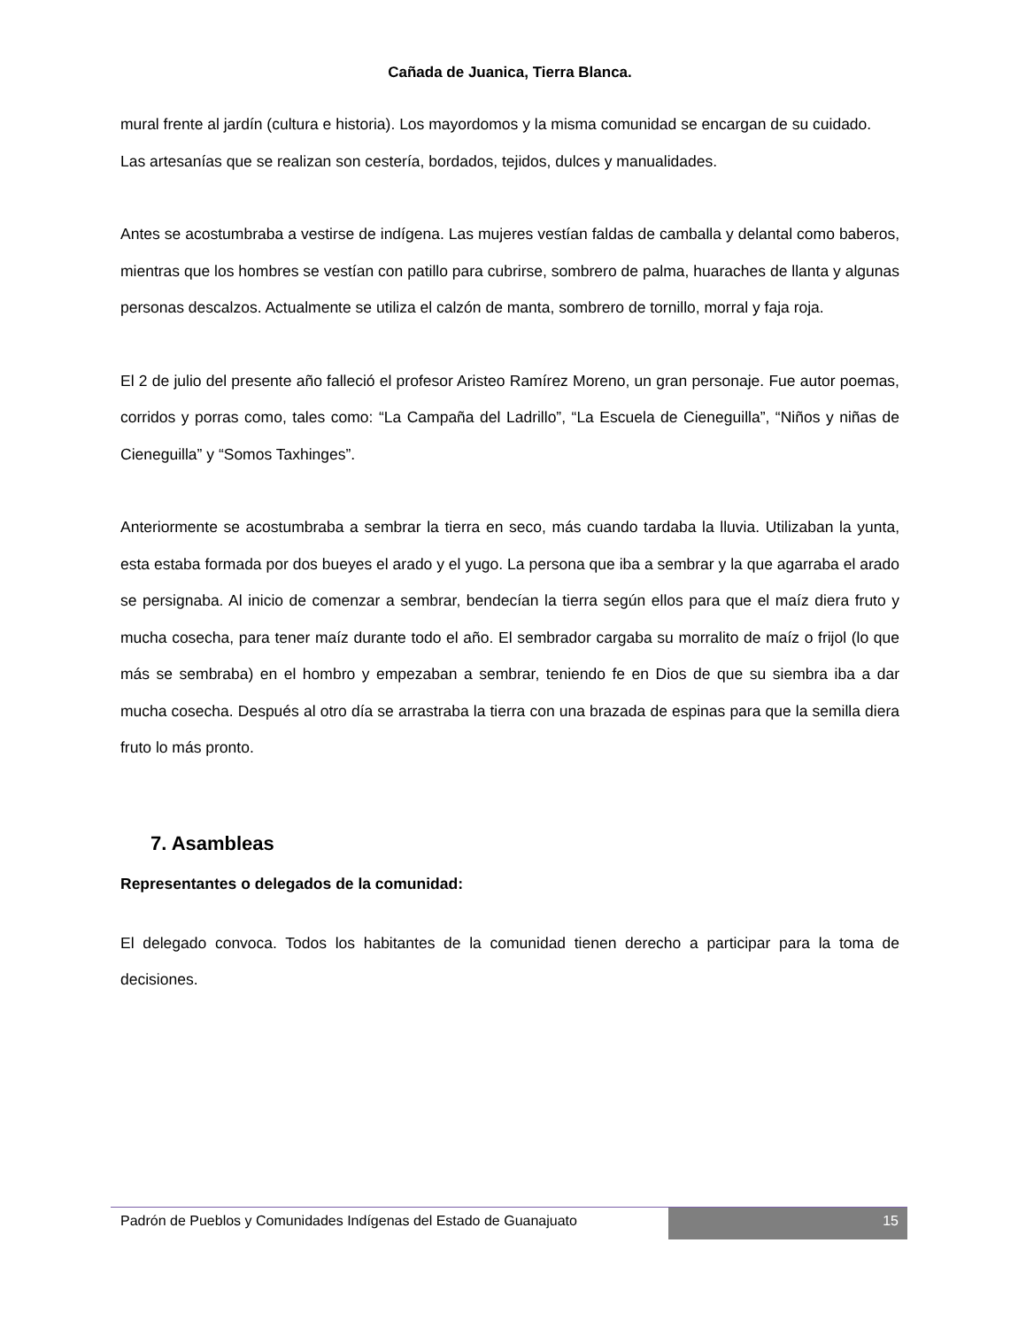Cañada de Juanica, Tierra Blanca.
mural frente al jardín (cultura e historia). Los mayordomos y la misma comunidad se encargan de su cuidado.
Las artesanías que se realizan son cestería, bordados, tejidos, dulces y manualidades.
Antes se acostumbraba a vestirse de indígena. Las mujeres vestían faldas de camballa y delantal como baberos, mientras que los hombres se vestían con patillo para cubrirse, sombrero de palma, huaraches de llanta y algunas personas descalzos. Actualmente se utiliza el calzón de manta, sombrero de tornillo, morral y faja roja.
El 2 de julio del presente año falleció el profesor Aristeo Ramírez Moreno, un gran personaje. Fue autor poemas, corridos y porras como, tales como: “La Campaña del Ladrillo”, “La Escuela de Cieneguilla”, “Niños y niñas de Cieneguilla” y “Somos Taxhinges”.
Anteriormente se acostumbraba a sembrar la tierra en seco, más cuando tardaba la lluvia. Utilizaban la yunta, esta estaba formada por dos bueyes el arado y el yugo. La persona que iba a sembrar y la que agarraba el arado se persignaba. Al inicio de comenzar a sembrar, bendecían la tierra según ellos para que el maíz diera fruto y mucha cosecha, para tener maíz durante todo el año. El sembrador cargaba su morralito de maíz o frijol (lo que más se sembraba) en el hombro y empezaban a sembrar, teniendo fe en Dios de que su siembra iba a dar mucha cosecha. Después al otro día se arrastraba la tierra con una brazada de espinas para que la semilla diera fruto lo más pronto.
7. Asambleas
Representantes o delegados de la comunidad:
El delegado convoca. Todos los habitantes de la comunidad tienen derecho a participar para la toma de decisiones.
Padrón de Pueblos y Comunidades Indígenas del Estado de Guanajuato
15